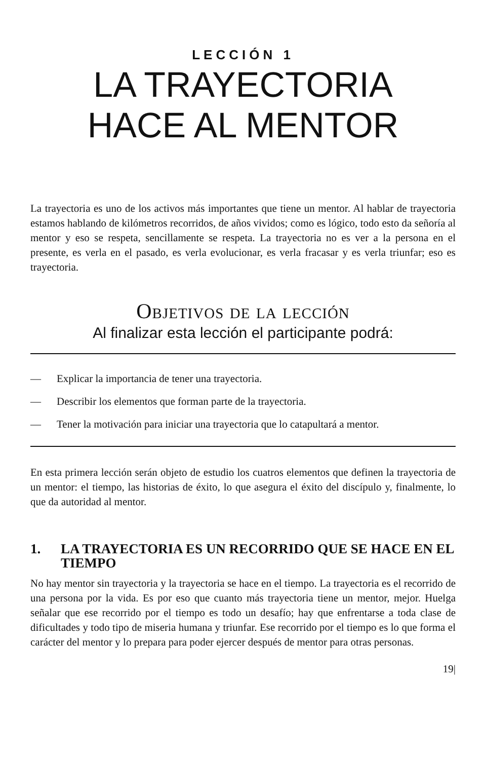LECCIÓN 1
LA TRAYECTORIA
HACE AL MENTOR
La trayectoria es uno de los activos más importantes que tiene un mentor. Al hablar de trayectoria estamos hablando de kilómetros recorridos, de años vividos; como es lógico, todo esto da señoría al mentor y eso se respeta, sencillamente se respeta. La trayectoria no es ver a la persona en el presente, es verla en el pasado, es verla evolucionar, es verla fracasar y es verla triunfar; eso es trayectoria.
Objetivos de la lección
Al finalizar esta lección el participante podrá:
— Explicar la importancia de tener una trayectoria.
— Describir los elementos que forman parte de la trayectoria.
— Tener la motivación para iniciar una trayectoria que lo catapultará a mentor.
En esta primera lección serán objeto de estudio los cuatros elementos que definen la trayectoria de un mentor: el tiempo, las historias de éxito, lo que asegura el éxito del discípulo y, finalmente, lo que da autoridad al mentor.
1. LA TRAYECTORIA ES UN RECORRIDO QUE SE HACE EN EL TIEMPO
No hay mentor sin trayectoria y la trayectoria se hace en el tiempo. La trayectoria es el recorrido de una persona por la vida. Es por eso que cuanto más trayectoria tiene un mentor, mejor. Huelga señalar que ese recorrido por el tiempo es todo un desafío; hay que enfrentarse a toda clase de dificultades y todo tipo de miseria humana y triunfar. Ese recorrido por el tiempo es lo que forma el carácter del mentor y lo prepara para poder ejercer después de mentor para otras personas.
19|